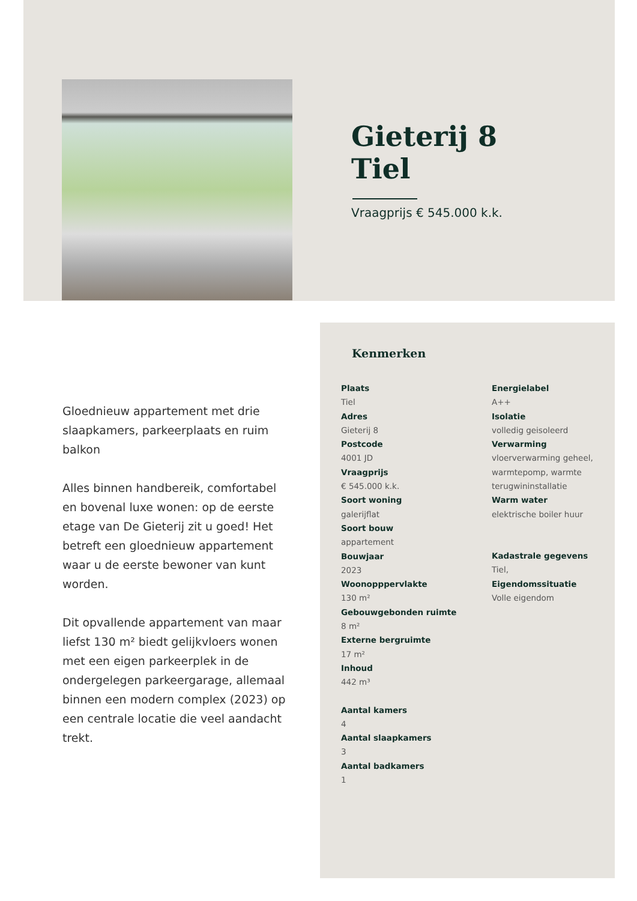Gieterij 8
Tiel
Vraagprijs € 545.000 k.k.
Gloednieuw appartement met drie slaapkamers, parkeerplaats en ruim balkon
Alles binnen handbereik, comfortabel en bovenal luxe wonen: op de eerste etage van De Gieterij zit u goed! Het betreft een gloednieuw appartement waar u de eerste bewoner van kunt worden.
Dit opvallende appartement van maar liefst 130 m² biedt gelijkvloers wonen met een eigen parkeerplek in de ondergelegen parkeergarage, allemaal binnen een modern complex (2023) op een centrale locatie die veel aandacht trekt.
Kenmerken
Plaats
Tiel
Adres
Gieterij 8
Postcode
4001 JD
Vraagprijs
€ 545.000 k.k.
Soort woning
galerijflat
Soort bouw
appartement
Bouwjaar
2023
Woonopppervlakte
130 m²
Gebouwgebonden ruimte
8 m²
Externe bergruimte
17 m²
Inhoud
442 m³
Aantal kamers
4
Aantal slaapkamers
3
Aantal badkamers
1
Energielabel
A++
Isolatie
volledig geisoleerd
Verwarming
vloerverwarming geheel,
warmtepomp, warmte
terugwininstallatie
Warm water
elektrische boiler huur
Kadastrale gegevens
Tiel,
Eigendomssituatie
Volle eigendom